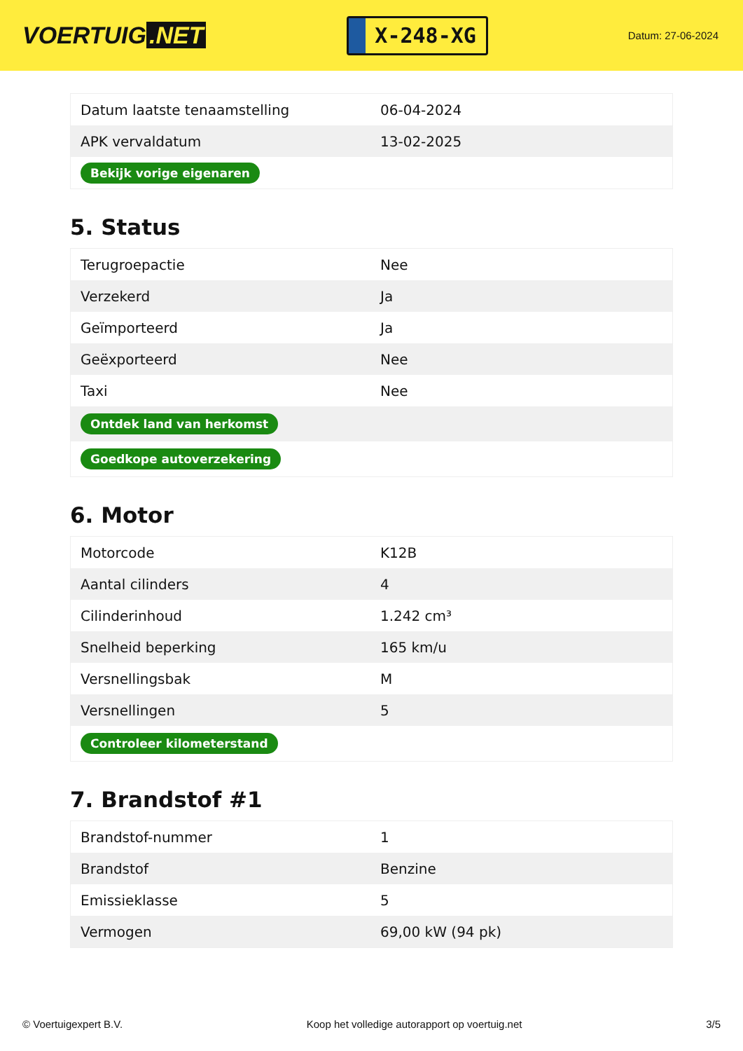VOERTUIG.NET
X-248-XG
Datum: 27-06-2024
| Datum laatste tenaamstelling | 06-04-2024 |
| APK vervaldatum | 13-02-2025 |
| Bekijk vorige eigenaren | |
5. Status
| Terugroepactie | Nee |
| Verzekerd | Ja |
| Geïmporteerd | Ja |
| Geëxporteerd | Nee |
| Taxi | Nee |
| Ontdek land van herkomst | |
| Goedkope autoverzekering | |
6. Motor
| Motorcode | K12B |
| Aantal cilinders | 4 |
| Cilinderinhoud | 1.242 cm³ |
| Snelheid beperking | 165 km/u |
| Versnellingsbak | M |
| Versnellingen | 5 |
| Controleer kilometerstand | |
7. Brandstof #1
| Brandstof-nummer | 1 |
| Brandstof | Benzine |
| Emissieklasse | 5 |
| Vermogen | 69,00 kW (94 pk) |
© Voertuigexpert B.V. Koop het volledige autorapport op voertuig.net 3/5